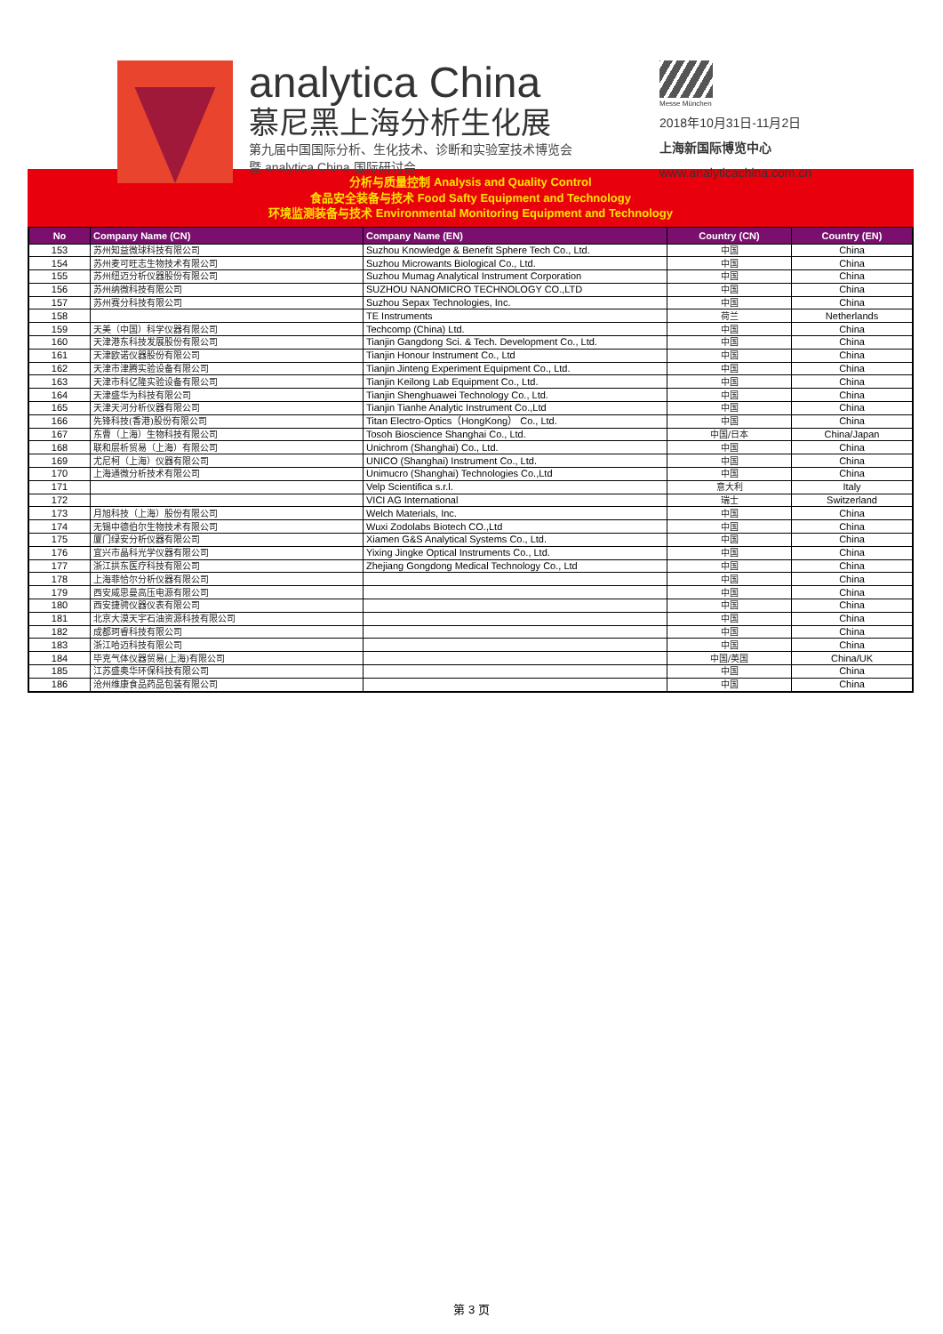analytica China
慕尼黑上海分析生化展
第九届中国国际分析、生化技术、诊断和实验室技术博览会
暨 analytica China 国际研讨会
Messe München
2018年10月31日-11月2日
上海新国际博览中心
www.analyticachina.com.cn
分析与质量控制 Analysis and Quality Control
食品安全装备与技术 Food Safty Equipment and Technology
环境监测装备与技术 Environmental Monitoring Equipment and Technology
| No | Company Name (CN) | Company Name (EN) | Country (CN) | Country (EN) |
| --- | --- | --- | --- | --- |
| 153 | 苏州知益微球科技有限公司 | Suzhou Knowledge & Benefit Sphere Tech Co., Ltd. | 中国 | China |
| 154 | 苏州麦可旺志生物技术有限公司 | Suzhou Microwants Biological Co., Ltd. | 中国 | China |
| 155 | 苏州纽迈分析仪器股份有限公司 | Suzhou Mumag Analytical Instrument Corporation | 中国 | China |
| 156 | 苏州纳微科技有限公司 | SUZHOU NANOMICRO TECHNOLOGY CO.,LTD | 中国 | China |
| 157 | 苏州赛分科技有限公司 | Suzhou Sepax Technologies, Inc. | 中国 | China |
| 158 | | TE Instruments | 荷兰 | Netherlands |
| 159 | 天美（中国）科学仪器有限公司 | Techcomp (China) Ltd. | 中国 | China |
| 160 | 天津港东科技发展股份有限公司 | Tianjin Gangdong Sci. & Tech. Development Co., Ltd. | 中国 | China |
| 161 | 天津欧诺仪器股份有限公司 | Tianjin Honour Instrument Co., Ltd | 中国 | China |
| 162 | 天津市津腾实验设备有限公司 | Tianjin Jinteng Experiment Equipment Co., Ltd. | 中国 | China |
| 163 | 天津市科亿隆实验设备有限公司 | Tianjin Keilong Lab Equipment Co., Ltd. | 中国 | China |
| 164 | 天津盛华为科技有限公司 | Tianjin Shenghuawei Technology Co., Ltd. | 中国 | China |
| 165 | 天津天河分析仪器有限公司 | Tianjin Tianhe Analytic Instrument Co.,Ltd | 中国 | China |
| 166 | 先锋科技(香港)股份有限公司 | Titan Electro-Optics（HongKong） Co., Ltd. | 中国 | China |
| 167 | 东曹（上海）生物科技有限公司 | Tosoh Bioscience Shanghai Co., Ltd. | 中国/日本 | China/Japan |
| 168 | 联和层析贸易（上海）有限公司 | Unichrom (Shanghai) Co., Ltd. | 中国 | China |
| 169 | 尤尼柯（上海）仪器有限公司 | UNICO (Shanghai) Instrument Co., Ltd. | 中国 | China |
| 170 | 上海通微分析技术有限公司 | Unimucro (Shanghai) Technologies Co.,Ltd | 中国 | China |
| 171 | | Velp Scientifica s.r.l. | 意大利 | Italy |
| 172 | | VICI AG International | 瑞士 | Switzerland |
| 173 | 月旭科技（上海）股份有限公司 | Welch Materials, Inc. | 中国 | China |
| 174 | 无锡中德伯尔生物技术有限公司 | Wuxi Zodolabs Biotech CO.,Ltd | 中国 | China |
| 175 | 厦门绿安分析仪器有限公司 | Xiamen G&S Analytical Systems Co., Ltd. | 中国 | China |
| 176 | 宜兴市晶科光学仪器有限公司 | Yixing Jingke Optical Instruments Co., Ltd. | 中国 | China |
| 177 | 浙江拱东医疗科技有限公司 | Zhejiang Gongdong Medical Technology Co., Ltd | 中国 | China |
| 178 | 上海菲恰尔分析仪器有限公司 | | 中国 | China |
| 179 | 西安威思曼高压电源有限公司 | | 中国 | China |
| 180 | 西安捷骋仪器仪表有限公司 | | 中国 | China |
| 181 | 北京大漠天宇石油资源科技有限公司 | | 中国 | China |
| 182 | 成都珂睿科技有限公司 | | 中国 | China |
| 183 | 浙江哈迈科技有限公司 | | 中国 | China |
| 184 | 毕克气体仪器贸易(上海)有限公司 | | 中国/英国 | China/UK |
| 185 | 江苏盛奥华环保科技有限公司 | | 中国 | China |
| 186 | 沧州维康食品药品包装有限公司 | | 中国 | China |
第 3 页